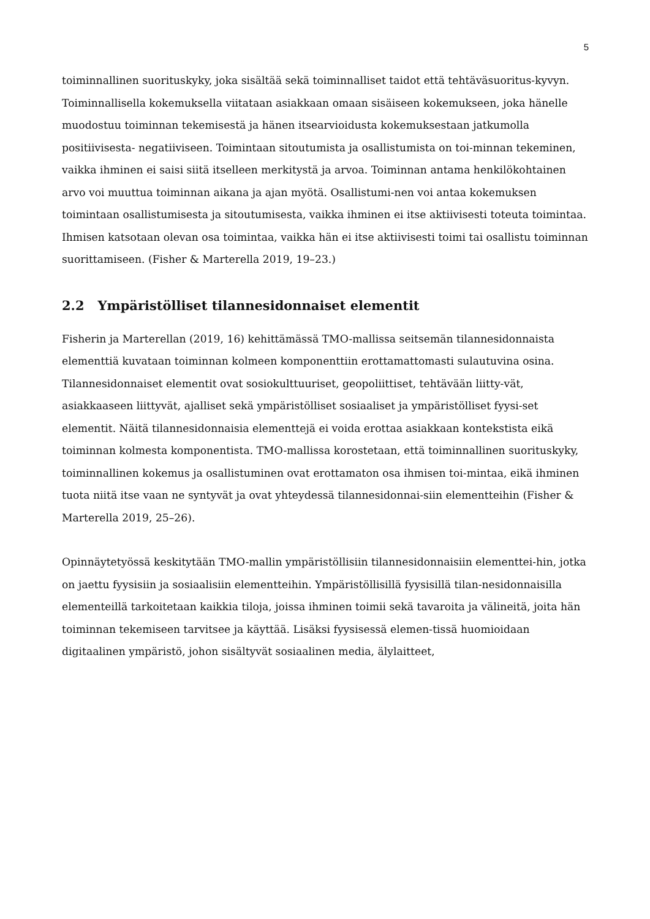5
toiminnallinen suorituskyky, joka sisältää sekä toiminnalliset taidot että tehtäväsuoritus-kyvyn. Toiminnallisella kokemuksella viitataan asiakkaan omaan sisäiseen kokemukseen, joka hänelle muodostuu toiminnan tekemisestä ja hänen itsearvioidusta kokemuksestaan jatkumolla positiivisesta- negatiiviseen. Toimintaan sitoutumista ja osallistumista on toi-minnan tekeminen, vaikka ihminen ei saisi siitä itselleen merkitystä ja arvoa. Toiminnan antama henkilökohtainen arvo voi muuttua toiminnan aikana ja ajan myötä. Osallistumi-nen voi antaa kokemuksen toimintaan osallistumisesta ja sitoutumisesta, vaikka ihminen ei itse aktiivisesti toteuta toimintaa. Ihmisen katsotaan olevan osa toimintaa, vaikka hän ei itse aktiivisesti toimi tai osallistu toiminnan suorittamiseen. (Fisher & Marterella 2019, 19–23.)
2.2 Ympäristölliset tilannesidonnaiset elementit
Fisherin ja Marterellan (2019, 16) kehittämässä TMO-mallissa seitsemän tilannesidonnaista elementtiä kuvataan toiminnan kolmeen komponenttiin erottamattomasti sulautuvina osina. Tilannesidonnaiset elementit ovat sosiokulttuuriset, geopoliittiset, tehtävään liitty-vät, asiakkaaseen liittyvät, ajalliset sekä ympäristölliset sosiaaliset ja ympäristölliset fyysi-set elementit. Näitä tilannesidonnaisia elementtejä ei voida erottaa asiakkaan kontekstista eikä toiminnan kolmesta komponentista. TMO-mallissa korostetaan, että toiminnallinen suorituskyky, toiminnallinen kokemus ja osallistuminen ovat erottamaton osa ihmisen toi-mintaa, eikä ihminen tuota niitä itse vaan ne syntyvät ja ovat yhteydessä tilannesidonnai-siin elementteihin (Fisher & Marterella 2019, 25–26).
Opinnäytetyössä keskitytään TMO-mallin ympäristöllisiin tilannesidonnaisiin elementtei-hin, jotka on jaettu fyysisiin ja sosiaalisiin elementteihin. Ympäristöllisillä fyysisillä tilan-nesidonnaisilla elementeillä tarkoitetaan kaikkia tiloja, joissa ihminen toimii sekä tavaroita ja välineitä, joita hän toiminnan tekemiseen tarvitsee ja käyttää. Lisäksi fyysisessä elemen-tissä huomioidaan digitaalinen ympäristö, johon sisältyvät sosiaalinen media, älylaitteet,